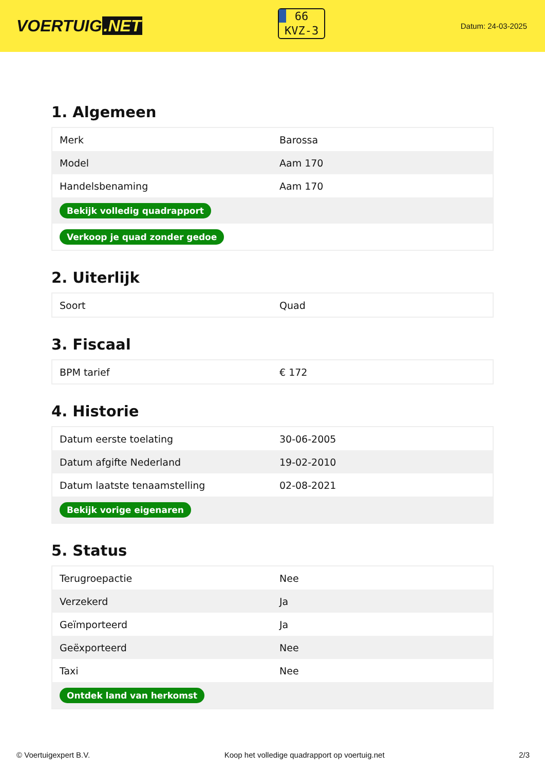VOERTUIG.NET
66
KVZ-3
Datum: 24-03-2025
1. Algemeen
| Merk | Barossa |
| Model | Aam 170 |
| Handelsbenaming | Aam 170 |
| Bekijk volledig quadrapport | |
| Verkoop je quad zonder gedoe | |
2. Uiterlijk
| Soort | Quad |
3. Fiscaal
| BPM tarief | € 172 |
4. Historie
| Datum eerste toelating | 30-06-2005 |
| Datum afgifte Nederland | 19-02-2010 |
| Datum laatste tenaamstelling | 02-08-2021 |
| Bekijk vorige eigenaren | |
5. Status
| Terugroepactie | Nee |
| Verzekerd | Ja |
| Geïmporteerd | Ja |
| Geëxporteerd | Nee |
| Taxi | Nee |
| Ontdek land van herkomst | |
© Voertuigexpert B.V. Koop het volledige quadrapport op voertuig.net 2/3